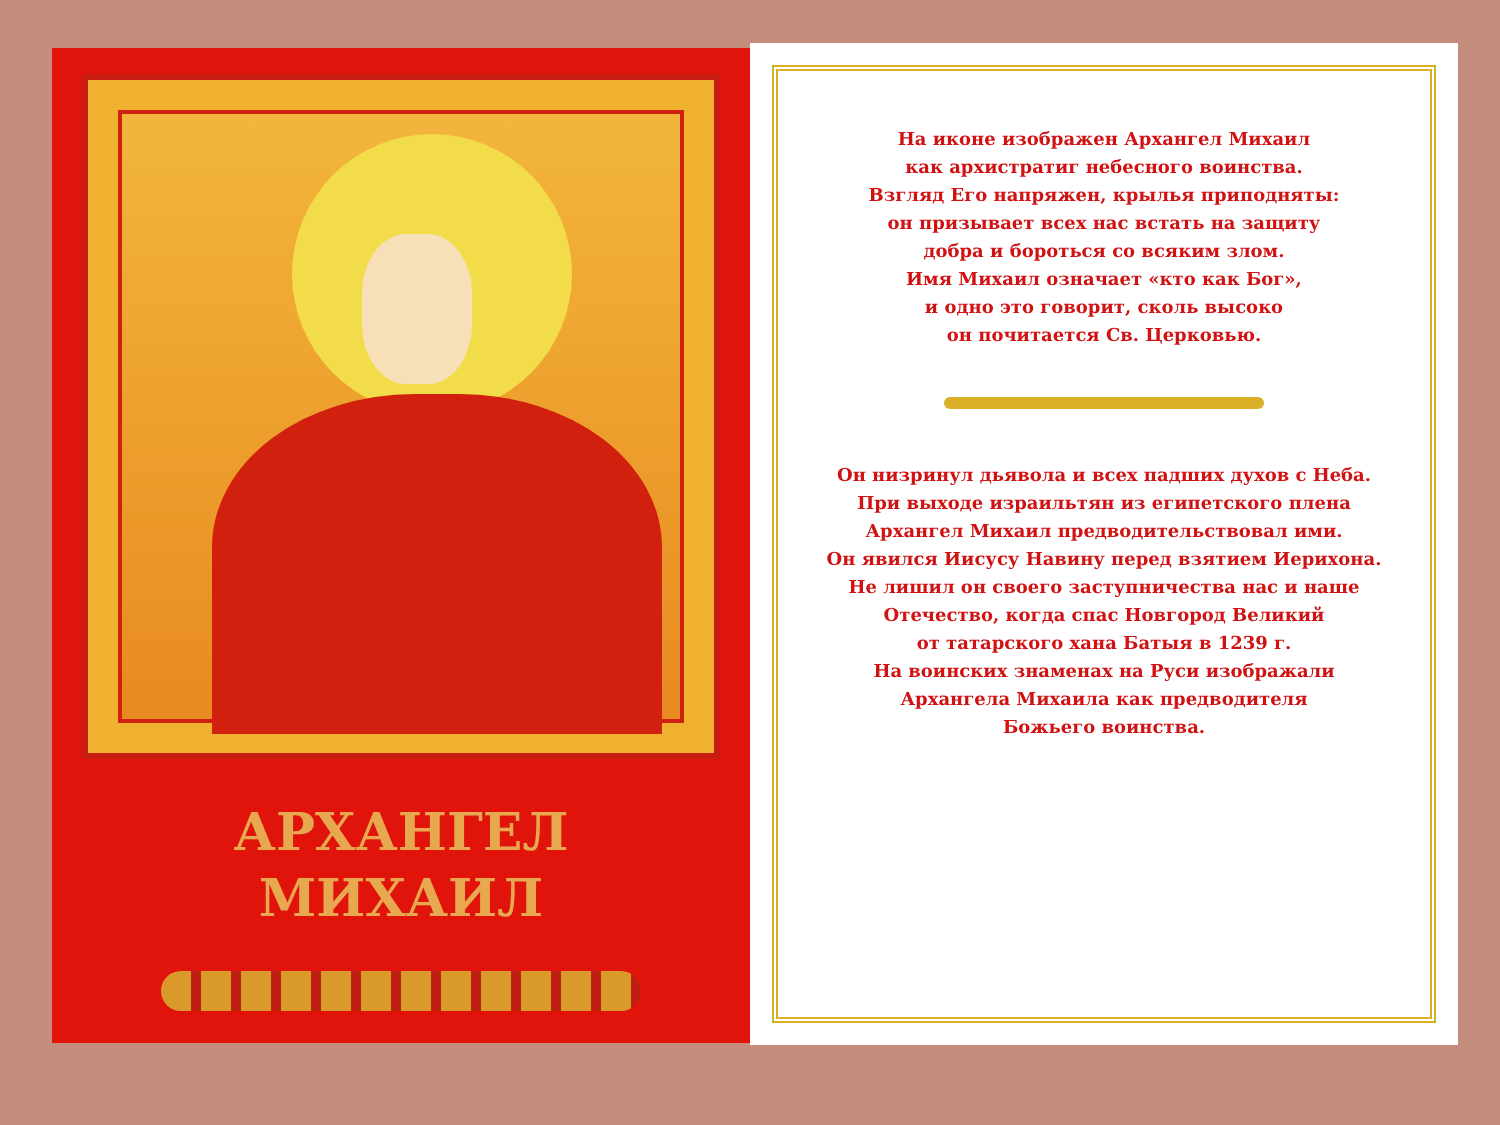АРХАНГЕЛ
МИХАИЛ
На иконе изображен Архангел Михаил
как архистратиг небесного воинства.
Взгляд Его напряжен, крылья приподняты:
он призывает всех нас встать на защиту
добра и бороться со всяким злом.
Имя Михаил означает «кто как Бог»,
и одно это говорит, сколь высоко
он почитается Св. Церковью.
Он низринул дьявола и всех падших духов с Неба.
При выходе израильтян из египетского плена
Архангел Михаил предводительствовал ими.
Он явился Иисусу Навину перед взятием Иерихона.
Не лишил он своего заступничества нас и наше
Отечество, когда спас Новгород Великий
от татарского хана Батыя в 1239 г.
На воинских знаменах на Руси изображали
Архангела Михаила как предводителя
Божьего воинства.